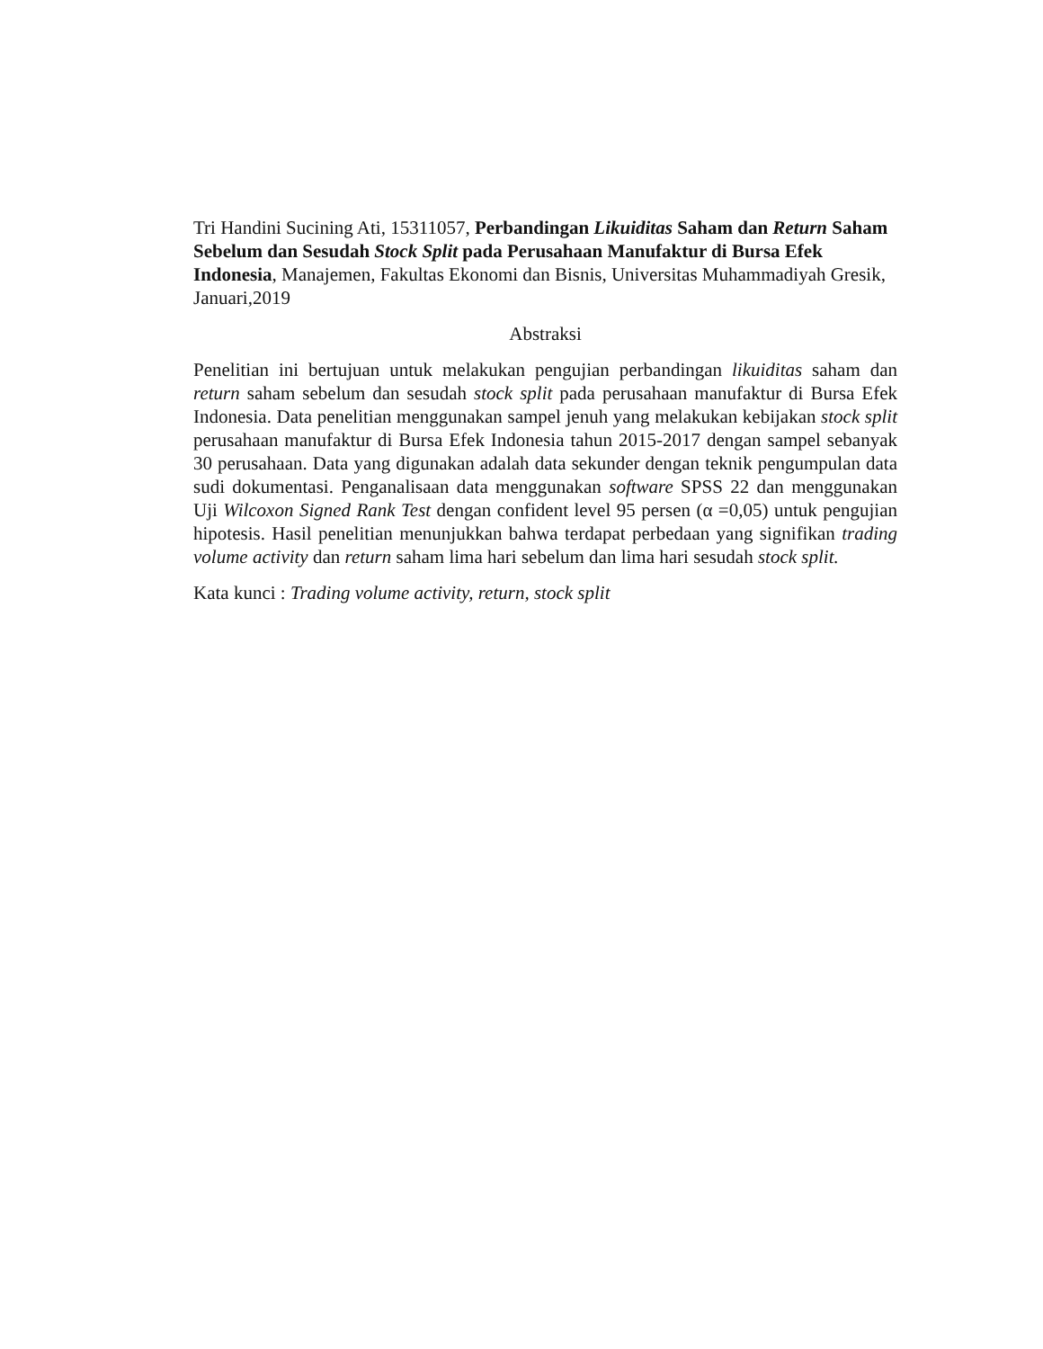Tri Handini Sucining Ati, 15311057, Perbandingan Likuiditas Saham dan Return Saham Sebelum dan Sesudah Stock Split pada Perusahaan Manufaktur di Bursa Efek Indonesia, Manajemen, Fakultas Ekonomi dan Bisnis, Universitas Muhammadiyah Gresik, Januari,2019
Abstraksi
Penelitian ini bertujuan untuk melakukan pengujian perbandingan likuiditas saham dan return saham sebelum dan sesudah stock split pada perusahaan manufaktur di Bursa Efek Indonesia. Data penelitian menggunakan sampel jenuh yang melakukan kebijakan stock split perusahaan manufaktur di Bursa Efek Indonesia tahun 2015-2017 dengan sampel sebanyak 30 perusahaan. Data yang digunakan adalah data sekunder dengan teknik pengumpulan data sudi dokumentasi. Penganalisaan data menggunakan software SPSS 22 dan menggunakan Uji Wilcoxon Signed Rank Test dengan confident level 95 persen (α =0,05) untuk pengujian hipotesis. Hasil penelitian menunjukkan bahwa terdapat perbedaan yang signifikan trading volume activity dan return saham lima hari sebelum dan lima hari sesudah stock split.
Kata kunci : Trading volume activity, return, stock split